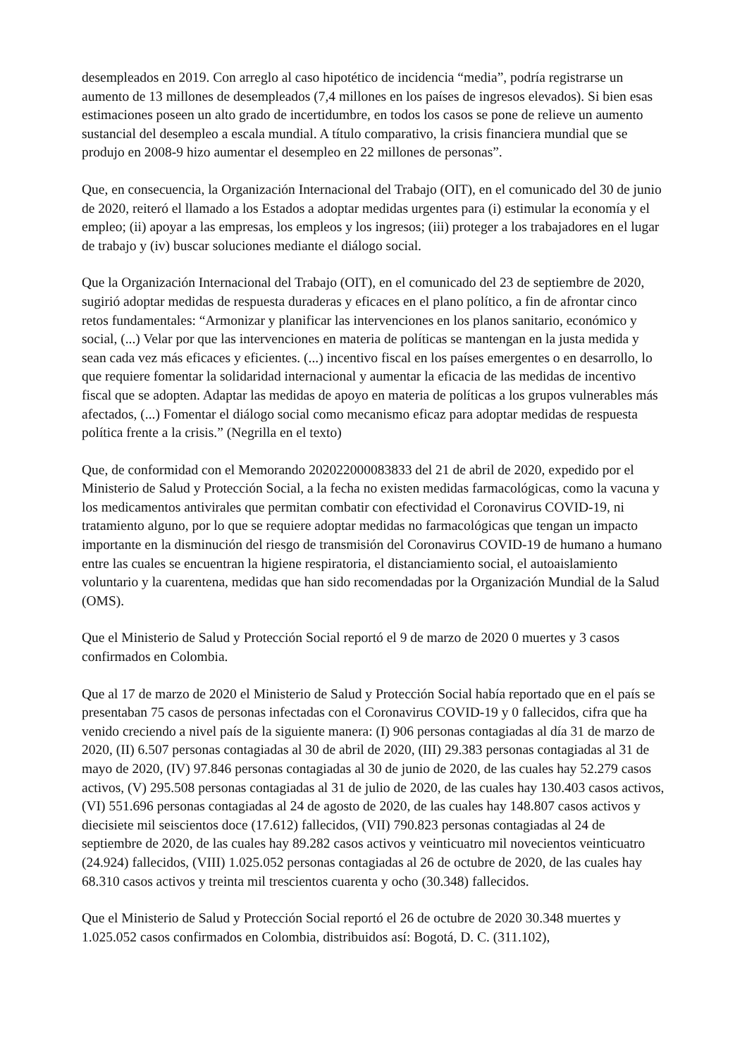desempleados en 2019. Con arreglo al caso hipotético de incidencia “media”, podría registrarse un aumento de 13 millones de desempleados (7,4 millones en los países de ingresos elevados). Si bien esas estimaciones poseen un alto grado de incertidumbre, en todos los casos se pone de relieve un aumento sustancial del desempleo a escala mundial. A título comparativo, la crisis financiera mundial que se produjo en 2008-9 hizo aumentar el desempleo en 22 millones de personas”.
Que, en consecuencia, la Organización Internacional del Trabajo (OIT), en el comunicado del 30 de junio de 2020, reiteró el llamado a los Estados a adoptar medidas urgentes para (i) estimular la economía y el empleo; (ii) apoyar a las empresas, los empleos y los ingresos; (iii) proteger a los trabajadores en el lugar de trabajo y (iv) buscar soluciones mediante el diálogo social.
Que la Organización Internacional del Trabajo (OIT), en el comunicado del 23 de septiembre de 2020, sugirió adoptar medidas de respuesta duraderas y eficaces en el plano político, a fin de afrontar cinco retos fundamentales: “Armonizar y planificar las intervenciones en los planos sanitario, económico y social, (...) Velar por que las intervenciones en materia de políticas se mantengan en la justa medida y sean cada vez más eficaces y eficientes. (...) incentivo fiscal en los países emergentes o en desarrollo, lo que requiere fomentar la solidaridad internacional y aumentar la eficacia de las medidas de incentivo fiscal que se adopten. Adaptar las medidas de apoyo en materia de políticas a los grupos vulnerables más afectados, (...) Fomentar el diálogo social como mecanismo eficaz para adoptar medidas de respuesta política frente a la crisis.” (Negrilla en el texto)
Que, de conformidad con el Memorando 202022000083833 del 21 de abril de 2020, expedido por el Ministerio de Salud y Protección Social, a la fecha no existen medidas farmacológicas, como la vacuna y los medicamentos antivirales que permitan combatir con efectividad el Coronavirus COVID-19, ni tratamiento alguno, por lo que se requiere adoptar medidas no farmacológicas que tengan un impacto importante en la disminución del riesgo de transmisión del Coronavirus COVID-19 de humano a humano entre las cuales se encuentran la higiene respiratoria, el distanciamiento social, el autoaislamiento voluntario y la cuarentena, medidas que han sido recomendadas por la Organización Mundial de la Salud (OMS).
Que el Ministerio de Salud y Protección Social reportó el 9 de marzo de 2020 0 muertes y 3 casos confirmados en Colombia.
Que al 17 de marzo de 2020 el Ministerio de Salud y Protección Social había reportado que en el país se presentaban 75 casos de personas infectadas con el Coronavirus COVID-19 y 0 fallecidos, cifra que ha venido creciendo a nivel país de la siguiente manera: (I) 906 personas contagiadas al día 31 de marzo de 2020, (II) 6.507 personas contagiadas al 30 de abril de 2020, (III) 29.383 personas contagiadas al 31 de mayo de 2020, (IV) 97.846 personas contagiadas al 30 de junio de 2020, de las cuales hay 52.279 casos activos, (V) 295.508 personas contagiadas al 31 de julio de 2020, de las cuales hay 130.403 casos activos, (VI) 551.696 personas contagiadas al 24 de agosto de 2020, de las cuales hay 148.807 casos activos y diecisiete mil seiscientos doce (17.612) fallecidos, (VII) 790.823 personas contagiadas al 24 de septiembre de 2020, de las cuales hay 89.282 casos activos y veinticuatro mil novecientos veinticuatro (24.924) fallecidos, (VIII) 1.025.052 personas contagiadas al 26 de octubre de 2020, de las cuales hay 68.310 casos activos y treinta mil trescientos cuarenta y ocho (30.348) fallecidos.
Que el Ministerio de Salud y Protección Social reportó el 26 de octubre de 2020 30.348 muertes y 1.025.052 casos confirmados en Colombia, distribuidos así: Bogotá, D. C. (311.102),